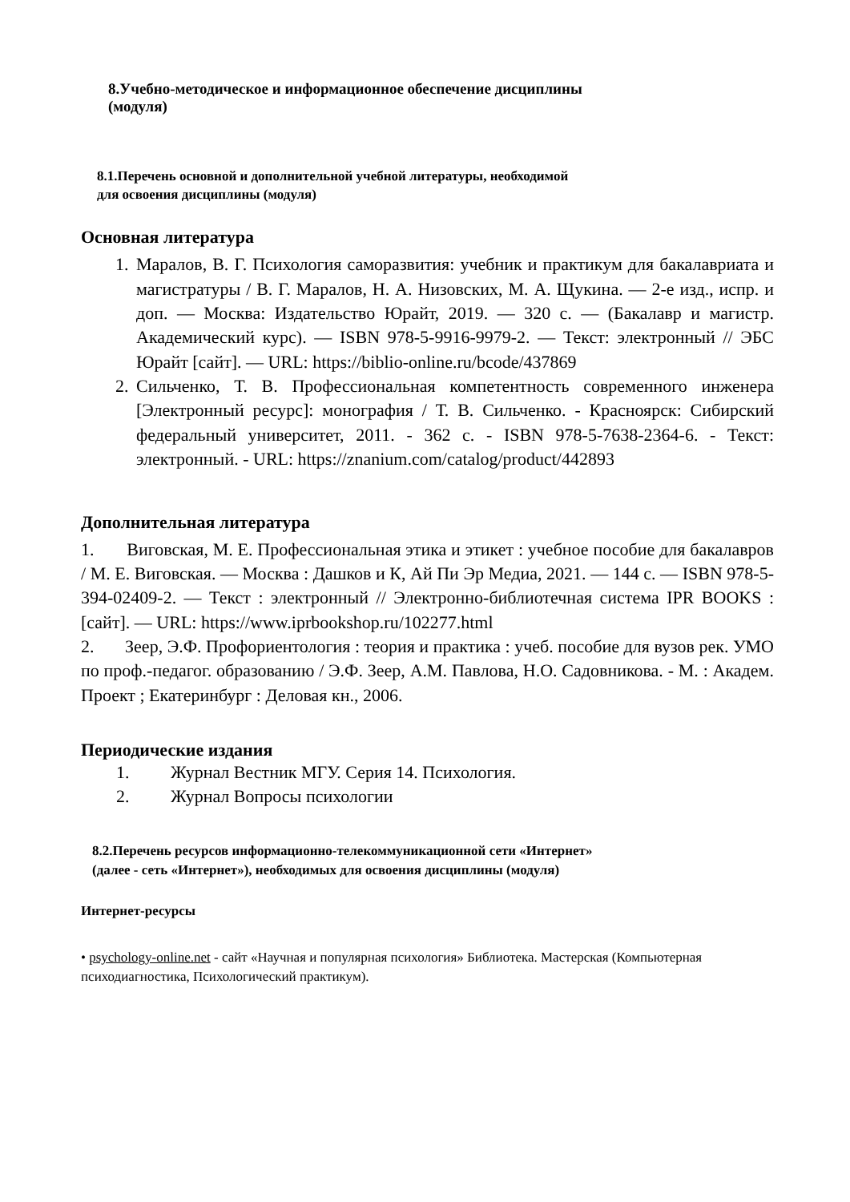8.Учебно-методическое и информационное обеспечение дисциплины
(модуля)
8.1.Перечень основной и дополнительной учебной литературы, необходимой
для освоения дисциплины (модуля)
Основная литература
1. Маралов, В. Г. Психология саморазвития: учебник и практикум для бакалавриата и магистратуры / В. Г. Маралов, Н. А. Низовских, М. А. Щукина. — 2-е изд., испр. и доп. — Москва: Издательство Юрайт, 2019. — 320 с. — (Бакалавр и магистр. Академический курс). — ISBN 978-5-9916-9979-2. — Текст: электронный // ЭБС Юрайт [сайт]. — URL: https://biblio-online.ru/bcode/437869
2. Сильченко, Т. В. Профессиональная компетентность современного инженера [Электронный ресурс]: монография / Т. В. Сильченко. - Красноярск: Сибирский федеральный университет, 2011. - 362 с. - ISBN 978-5-7638-2364-6. - Текст: электронный. - URL: https://znanium.com/catalog/product/442893
Дополнительная литература
1. Виговская, М. Е. Профессиональная этика и этикет : учебное пособие для бакалавров / М. Е. Виговская. — Москва : Дашков и К, Ай Пи Эр Медиа, 2021. — 144 с. — ISBN 978-5-394-02409-2. — Текст : электронный // Электронно-библиотечная система IPR BOOKS : [сайт]. — URL: https://www.iprbookshop.ru/102277.html
2. Зеер, Э.Ф. Профориентология : теория и практика : учеб. пособие для вузов рек. УМО по проф.-педагог. образованию / Э.Ф. Зеер, А.М. Павлова, Н.О. Садовникова. - М. : Академ. Проект ; Екатеринбург : Деловая кн., 2006.
Периодические издания
1. Журнал Вестник МГУ. Серия 14. Психология.
2. Журнал Вопросы психологии
8.2.Перечень ресурсов информационно-телекоммуникационной сети «Интернет»
(далее - сеть «Интернет»), необходимых для освоения дисциплины (модуля)
Интернет-ресурсы
• psychology-online.net - сайт «Научная и популярная психология» Библиотека. Мастерская (Компьютерная психодиагностика, Психологический практикум).